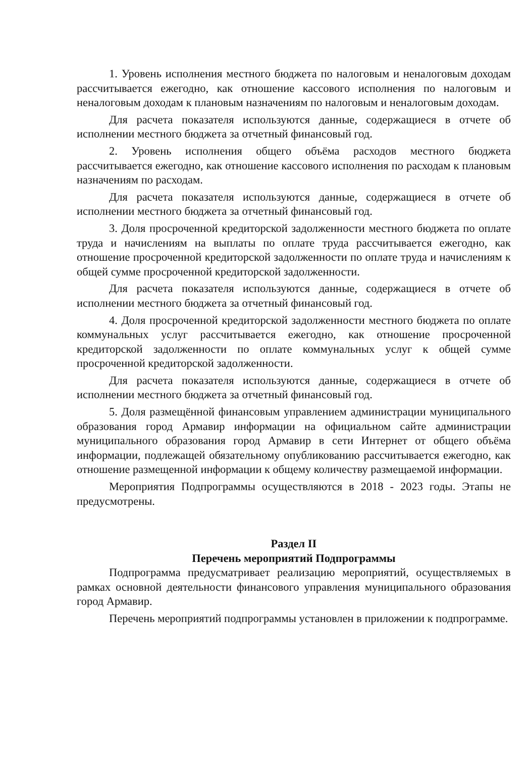1. Уровень исполнения местного бюджета по налоговым и неналоговым доходам рассчитывается ежегодно, как отношение кассового исполнения по налоговым и неналоговым доходам к плановым назначениям по налоговым и неналоговым доходам.
Для расчета показателя используются данные, содержащиеся в отчете об исполнении местного бюджета за отчетный финансовый год.
2. Уровень исполнения общего объёма расходов местного бюджета рассчитывается ежегодно, как отношение кассового исполнения по расходам к плановым назначениям по расходам.
Для расчета показателя используются данные, содержащиеся в отчете об исполнении местного бюджета за отчетный финансовый год.
3. Доля просроченной кредиторской задолженности местного бюджета по оплате труда и начислениям на выплаты по оплате труда рассчитывается ежегодно, как отношение просроченной кредиторской задолженности по оплате труда и начислениям к общей сумме просроченной кредиторской задолженности.
Для расчета показателя используются данные, содержащиеся в отчете об исполнении местного бюджета за отчетный финансовый год.
4. Доля просроченной кредиторской задолженности местного бюджета по оплате коммунальных услуг рассчитывается ежегодно, как отношение просроченной кредиторской задолженности по оплате коммунальных услуг к общей сумме просроченной кредиторской задолженности.
Для расчета показателя используются данные, содержащиеся в отчете об исполнении местного бюджета за отчетный финансовый год.
5. Доля размещённой финансовым управлением администрации муниципального образования город Армавир информации на официальном сайте администрации муниципального образования город Армавир в сети Интернет от общего объёма информации, подлежащей обязательному опубликованию рассчитывается ежегодно, как отношение размещенной информации к общему количеству размещаемой информации.
Мероприятия Подпрограммы осуществляются в 2018 - 2023 годы. Этапы не предусмотрены.
Раздел II
Перечень мероприятий Подпрограммы
Подпрограмма предусматривает реализацию мероприятий, осуществляемых в рамках основной деятельности финансового управления муниципального образования город Армавир.
Перечень мероприятий подпрограммы установлен в приложении к подпрограмме.